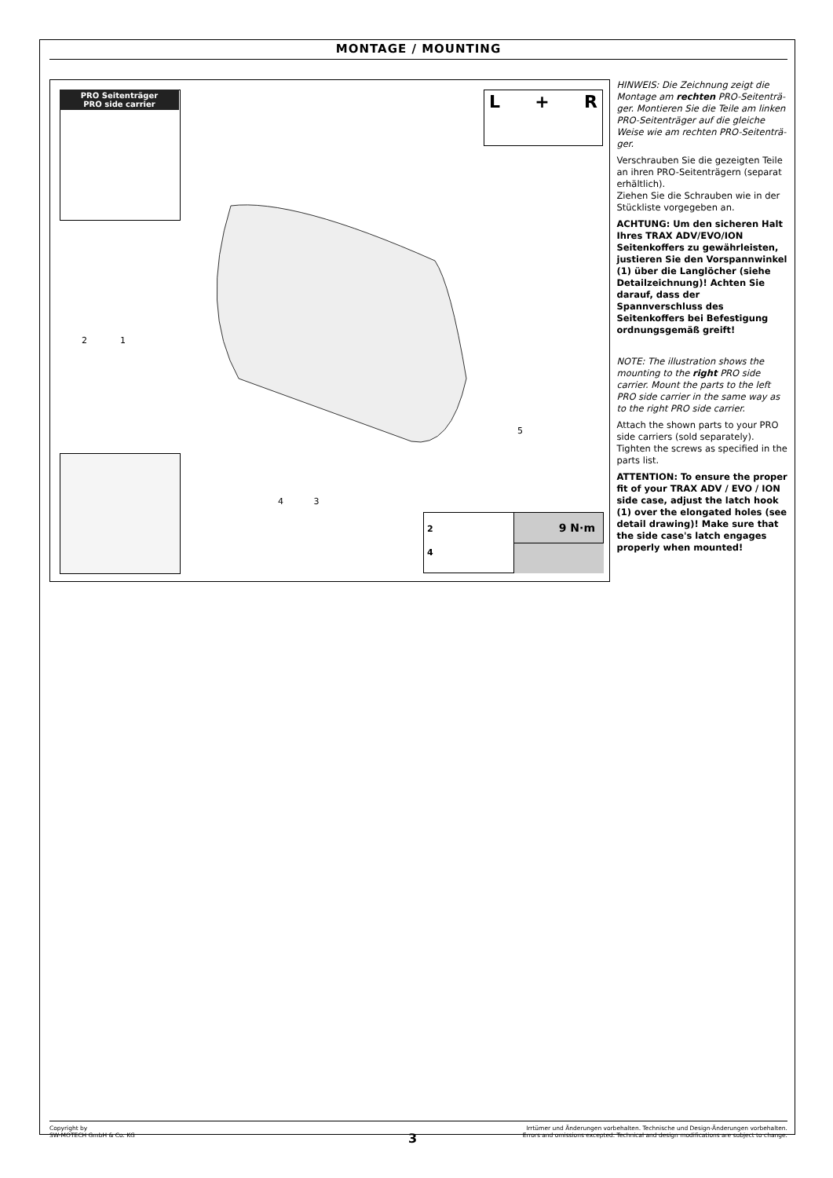MONTAGE / MOUNTING
PRO Seitenträger
PRO side carrier
L + R
2
4
9 N·m
2 1
5
4 3
HINWEIS: Die Zeichnung zeigt die Montage am rechten PRO-Seitenträ-ger. Montieren Sie die Teile am linken PRO-Seitenträger auf die gleiche Weise wie am rechten PRO-Seitenträ-ger.
Verschrauben Sie die gezeigten Teile an ihren PRO-Seitenträgern (separat erhältlich).
Ziehen Sie die Schrauben wie in der Stückliste vorgegeben an.
ACHTUNG: Um den sicheren Halt Ihres TRAX ADV/EVO/ION Seitenkoffers zu gewährleisten, justieren Sie den Vorspannwinkel (1) über die Langlöcher (siehe Detailzeichnung)! Achten Sie darauf, dass der Spannverschluss des Seitenkoffers bei Befestigung ordnungsgemäß greift!
NOTE: The illustration shows the mounting to the right PRO side carrier. Mount the parts to the left PRO side carrier in the same way as to the right PRO side carrier.
Attach the shown parts to your PRO side carriers (sold separately). Tighten the screws as specified in the parts list.
ATTENTION: To ensure the proper fit of your TRAX ADV / EVO / ION side case, adjust the latch hook (1) over the elongated holes (see detail drawing)! Make sure that the side case's latch engages properly when mounted!
Copyright by
SW-MOTECH GmbH & Co. KG
Irrtümer und Änderungen vorbehalten. Technische und Design-Änderungen vorbehalten.
Errors and omissions excepted. Technical and design modifications are subject to change.
3